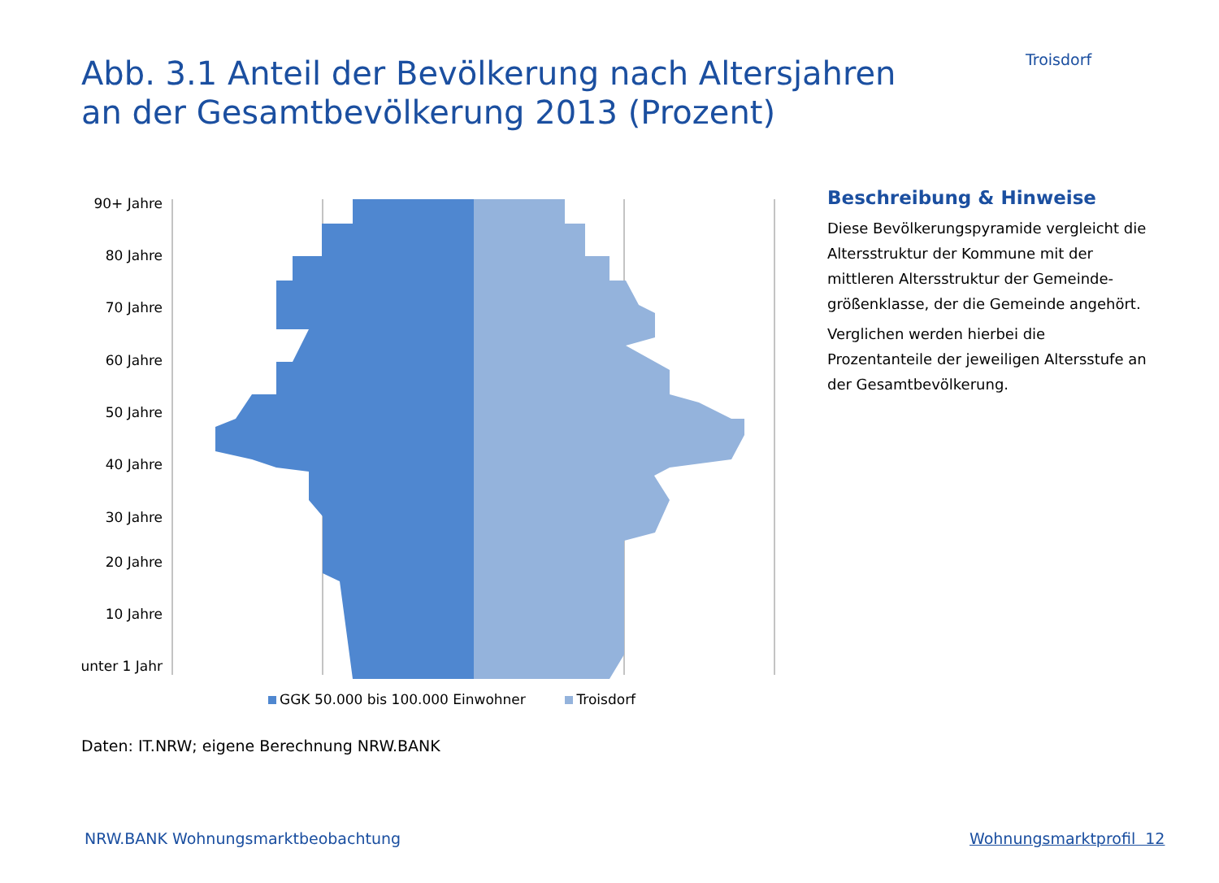Troisdorf
Abb. 3.1 Anteil der Bevölkerung nach Altersjahren
an der Gesamtbevölkerung 2013 (Prozent)
90+ Jahre
80 Jahre
70 Jahre
60 Jahre
50 Jahre
40 Jahre
30 Jahre
20 Jahre
10 Jahre
unter 1 Jahr
GGK 50.000 bis 100.000 Einwohner Troisdorf
Beschreibung & Hinweise
Diese Bevölkerungspyramide vergleicht die Altersstruktur der Kommune mit der mittleren Altersstruktur der Gemeinde­größenklasse, der die Gemeinde angehört.
Verglichen werden hierbei die Prozentanteile der jeweiligen Altersstufe an der Gesamtbevölkerung.
Daten: IT.NRW; eigene Berechnung NRW.BANK
NRW.BANK Wohnungsmarktbeobachtung
Wohnungsmarktprofil 12